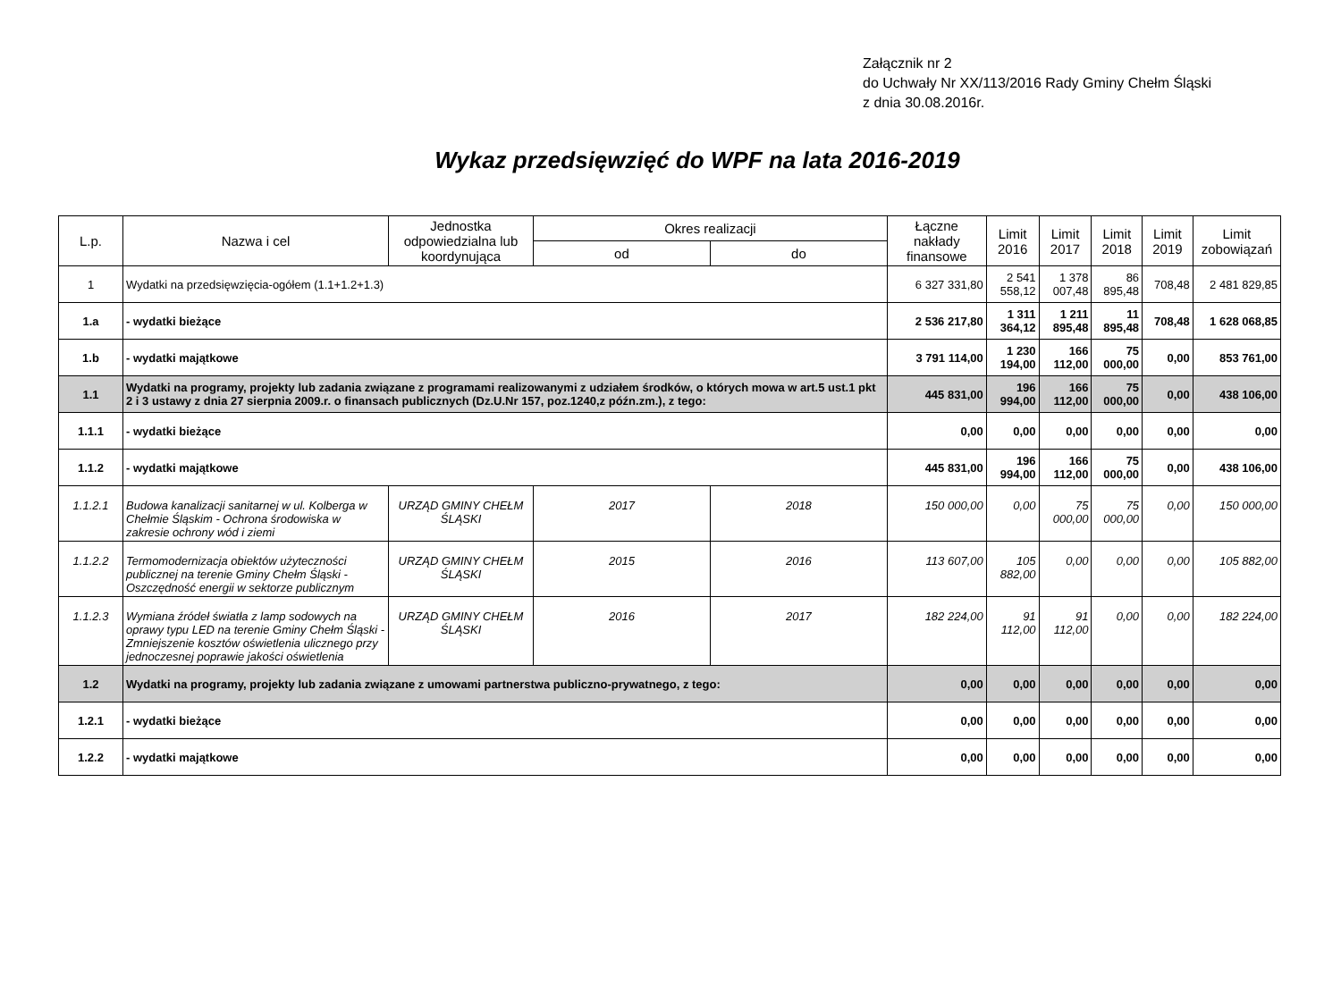Załącznik nr 2
do Uchwały Nr XX/113/2016 Rady Gminy Chełm Śląski
z dnia 30.08.2016r.
Wykaz przedsięwzięć do WPF na lata 2016-2019
| L.p. | Nazwa i cel | Jednostka odpowiedzialna lub koordynująca | Okres realizacji | | Łączne nakłady finansowe | Limit 2016 | Limit 2017 | Limit 2018 | Limit 2019 | Limit zobowiązań |
| --- | --- | --- | --- | --- | --- | --- | --- | --- | --- | --- |
| | | | od | do | | | | | | |
| 1 | Wydatki na przedsięwzięcia-ogółem (1.1+1.2+1.3) | | | | 6 327 331,80 | 2 541 558,12 | 1 378 007,48 | 86 895,48 | 708,48 | 2 481 829,85 |
| 1.a | - wydatki bieżące | | | | 2 536 217,80 | 1 311 364,12 | 1 211 895,48 | 11 895,48 | 708,48 | 1 628 068,85 |
| 1.b | - wydatki majątkowe | | | | 3 791 114,00 | 1 230 194,00 | 166 112,00 | 75 000,00 | 0,00 | 853 761,00 |
| 1.1 | Wydatki na programy, projekty lub zadania związane z programami realizowanymi z udziałem środków, o których mowa w art.5 ust.1 pkt 2 i 3 ustawy z dnia 27 sierpnia 2009.r. o finansach publicznych (Dz.U.Nr 157, poz.1240,z późn.zm.), z tego: | | | | 445 831,00 | 196 994,00 | 166 112,00 | 75 000,00 | 0,00 | 438 106,00 |
| 1.1.1 | - wydatki bieżące | | | | 0,00 | 0,00 | 0,00 | 0,00 | 0,00 | 0,00 |
| 1.1.2 | - wydatki majątkowe | | | | 445 831,00 | 196 994,00 | 166 112,00 | 75 000,00 | 0,00 | 438 106,00 |
| 1.1.2.1 | Budowa kanalizacji sanitarnej w ul. Kolberga w Chełmie Śląskim - Ochrona środowiska w zakresie ochrony wód i ziemi | URZĄD GMINY CHEŁM ŚLĄSKI | 2017 | 2018 | 150 000,00 | 0,00 | 75 000,00 | 75 000,00 | 0,00 | 150 000,00 |
| 1.1.2.2 | Termomodernizacja obiektów użyteczności publicznej na terenie Gminy Chełm Śląski - Oszczędność energii w sektorze publicznym | URZĄD GMINY CHEŁM ŚLĄSKI | 2015 | 2016 | 113 607,00 | 105 882,00 | 0,00 | 0,00 | 0,00 | 105 882,00 |
| 1.1.2.3 | Wymiana źródeł światła z lamp sodowych na oprawy typu LED na terenie Gminy Chełm Śląski - Zmniejszenie kosztów oświetlenia ulicznego przy jednoczesnej poprawie jakości oświetlenia | URZĄD GMINY CHEŁM ŚLĄSKI | 2016 | 2017 | 182 224,00 | 91 112,00 | 91 112,00 | 0,00 | 0,00 | 182 224,00 |
| 1.2 | Wydatki na programy, projekty lub zadania związane z umowami partnerstwa publiczno-prywatnego, z tego: | | | | 0,00 | 0,00 | 0,00 | 0,00 | 0,00 | 0,00 |
| 1.2.1 | - wydatki bieżące | | | | 0,00 | 0,00 | 0,00 | 0,00 | 0,00 | 0,00 |
| 1.2.2 | - wydatki majątkowe | | | | 0,00 | 0,00 | 0,00 | 0,00 | 0,00 | 0,00 |